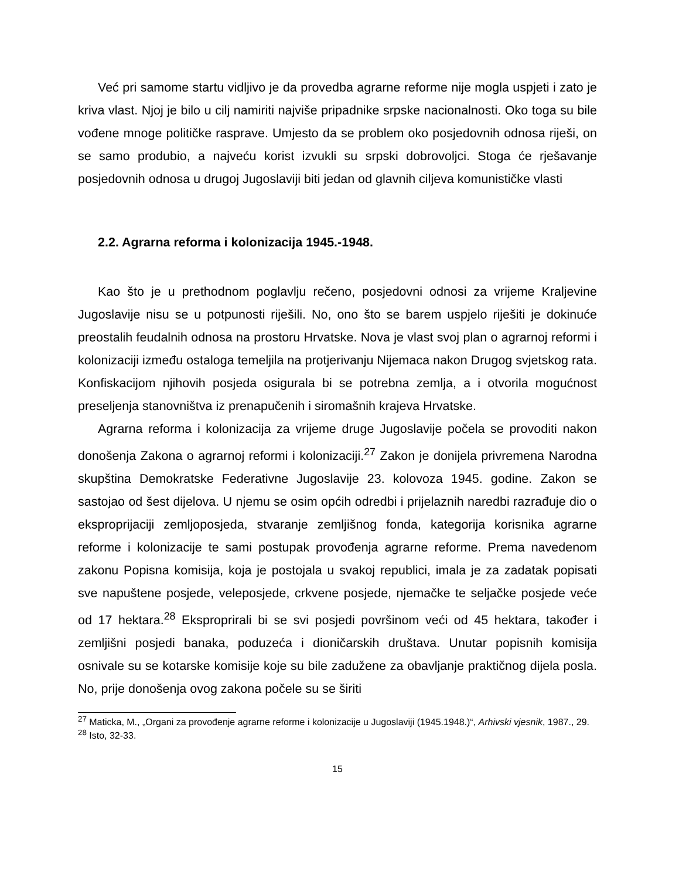Već pri samome startu vidljivo je da provedba agrarne reforme nije mogla uspjeti i zato je kriva vlast. Njoj je bilo u cilj namiriti najviše pripadnike srpske nacionalnosti. Oko toga su bile vođene mnoge političke rasprave. Umjesto da se problem oko posjedovnih odnosa riješi, on se samo produbio, a najveću korist izvukli su srpski dobrovoljci. Stoga će rješavanje posjedovnih odnosa u drugoj Jugoslaviji biti jedan od glavnih ciljeva komunističke vlasti
2.2. Agrarna reforma i kolonizacija 1945.-1948.
Kao što je u prethodnom poglavlju rečeno, posjedovni odnosi za vrijeme Kraljevine Jugoslavije nisu se u potpunosti riješili. No, ono što se barem uspjelo riješiti je dokinuće preostalih feudalnih odnosa na prostoru Hrvatske. Nova je vlast svoj plan o agrarnoj reformi i kolonizaciji između ostaloga temeljila na protjerivanju Nijemaca nakon Drugog svjetskog rata. Konfiskacijom njihovih posjeda osigurala bi se potrebna zemlja, a i otvorila mogućnost preseljenja stanovništva iz prenapučenih i siromašnih krajeva Hrvatske.
Agrarna reforma i kolonizacija za vrijeme druge Jugoslavije počela se provoditi nakon donošenja Zakona o agrarnoj reformi i kolonizaciji.<sup>27</sup> Zakon je donijela privremena Narodna skupština Demokratske Federativne Jugoslavije 23. kolovoza 1945. godine. Zakon se sastojao od šest dijelova. U njemu se osim općih odredbi i prijelaznih naredbi razrađuje dio o eksproprijaciji zemljoposjeda, stvaranje zemljišnog fonda, kategorija korisnika agrarne reforme i kolonizacije te sami postupak provođenja agrarne reforme. Prema navedenom zakonu Popisna komisija, koja je postojala u svakoj republici, imala je za zadatak popisati sve napuštene posjede, veleposjede, crkvene posjede, njemačke te seljačke posjede veće od 17 hektara.<sup>28</sup> Eksproprirali bi se svi posjedi površinom veći od 45 hektara, također i zemljišni posjedi banaka, poduzeća i dioničarskih društava. Unutar popisnih komisija osnivale su se kotarske komisije koje su bile zadužene za obavljanje praktičnog dijela posla. No, prije donošenja ovog zakona počele su se širiti
<sup>27</sup> Maticka, M., „Organi za provođenje agrarne reforme i kolonizacije u Jugoslaviji (1945.1948.)“, Arhivski vjesnik, 1987., 29.
<sup>28</sup> Isto, 32-33.
15